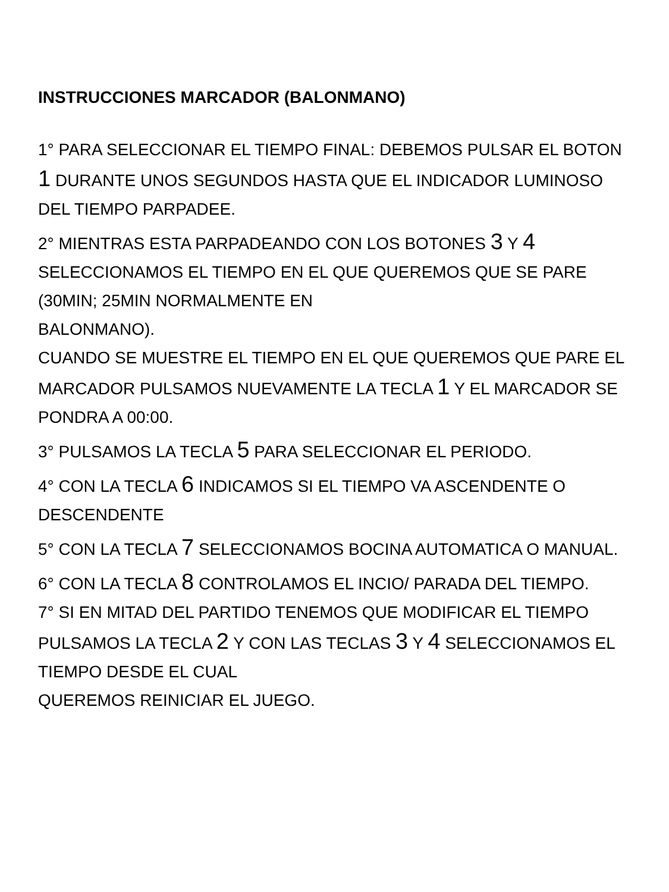INSTRUCCIONES MARCADOR (BALONMANO)
1° PARA SELECCIONAR EL TIEMPO FINAL: DEBEMOS PULSAR EL BOTON 1 DURANTE UNOS SEGUNDOS HASTA QUE EL INDICADOR LUMINOSO DEL TIEMPO PARPADEE.
2° MIENTRAS ESTA PARPADEANDO CON LOS BOTONES 3 Y 4 SELECCIONAMOS EL TIEMPO EN EL QUE QUEREMOS QUE SE PARE (30MIN; 25MIN NORMALMENTE EN
BALONMANO).
CUANDO SE MUESTRE EL TIEMPO EN EL QUE QUEREMOS QUE PARE EL MARCADOR PULSAMOS NUEVAMENTE LA TECLA 1 Y EL MARCADOR SE PONDRA A 00:00.
3° PULSAMOS LA TECLA 5 PARA SELECCIONAR EL PERIODO.
4° CON LA TECLA 6 INDICAMOS SI EL TIEMPO VA ASCENDENTE O DESCENDENTE
5° CON LA TECLA 7 SELECCIONAMOS BOCINA AUTOMATICA O MANUAL.
6° CON LA TECLA 8 CONTROLAMOS EL INCIO/ PARADA DEL TIEMPO.
7° SI EN MITAD DEL PARTIDO TENEMOS QUE MODIFICAR EL TIEMPO PULSAMOS LA TECLA 2 Y CON LAS TECLAS 3 Y 4 SELECCIONAMOS EL TIEMPO DESDE EL CUAL
QUEREMOS REINICIAR EL JUEGO.